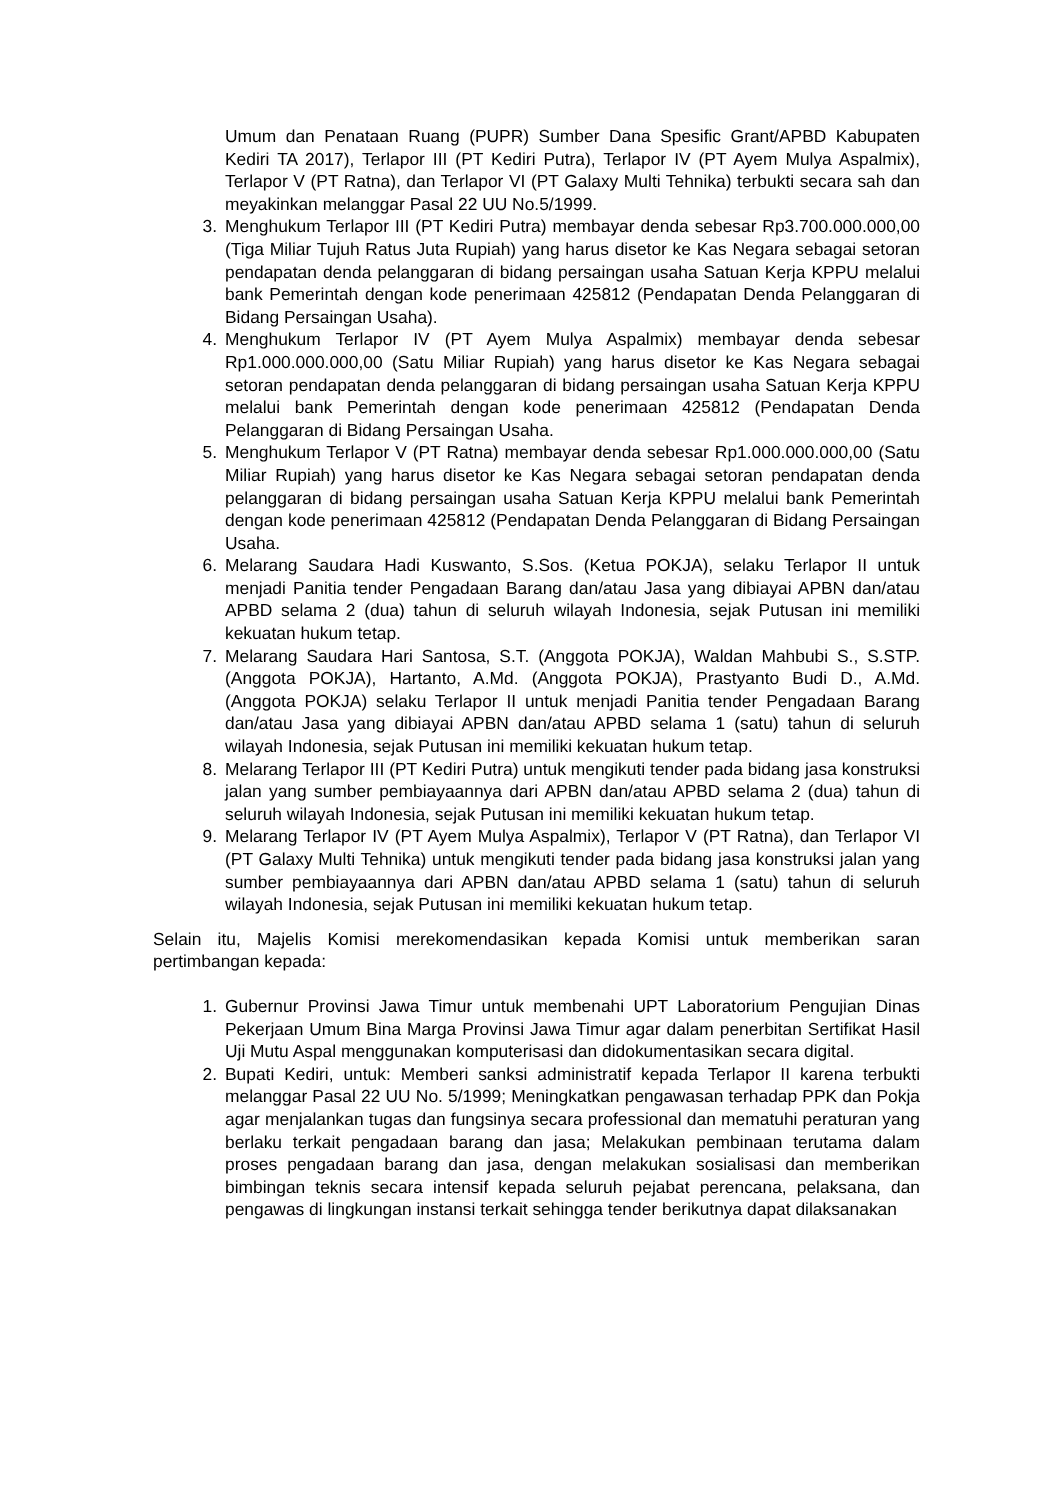Umum dan Penataan Ruang (PUPR) Sumber Dana Spesific Grant/APBD Kabupaten Kediri TA 2017), Terlapor III (PT Kediri Putra), Terlapor IV (PT Ayem Mulya Aspalmix), Terlapor V (PT Ratna), dan Terlapor VI (PT Galaxy Multi Tehnika) terbukti secara sah dan meyakinkan melanggar Pasal 22 UU No.5/1999.
3. Menghukum Terlapor III (PT Kediri Putra) membayar denda sebesar Rp3.700.000.000,00 (Tiga Miliar Tujuh Ratus Juta Rupiah) yang harus disetor ke Kas Negara sebagai setoran pendapatan denda pelanggaran di bidang persaingan usaha Satuan Kerja KPPU melalui bank Pemerintah dengan kode penerimaan 425812 (Pendapatan Denda Pelanggaran di Bidang Persaingan Usaha).
4. Menghukum Terlapor IV (PT Ayem Mulya Aspalmix) membayar denda sebesar Rp1.000.000.000,00 (Satu Miliar Rupiah) yang harus disetor ke Kas Negara sebagai setoran pendapatan denda pelanggaran di bidang persaingan usaha Satuan Kerja KPPU melalui bank Pemerintah dengan kode penerimaan 425812 (Pendapatan Denda Pelanggaran di Bidang Persaingan Usaha.
5. Menghukum Terlapor V (PT Ratna) membayar denda sebesar Rp1.000.000.000,00 (Satu Miliar Rupiah) yang harus disetor ke Kas Negara sebagai setoran pendapatan denda pelanggaran di bidang persaingan usaha Satuan Kerja KPPU melalui bank Pemerintah dengan kode penerimaan 425812 (Pendapatan Denda Pelanggaran di Bidang Persaingan Usaha.
6. Melarang Saudara Hadi Kuswanto, S.Sos. (Ketua POKJA), selaku Terlapor II untuk menjadi Panitia tender Pengadaan Barang dan/atau Jasa yang dibiayai APBN dan/atau APBD selama 2 (dua) tahun di seluruh wilayah Indonesia, sejak Putusan ini memiliki kekuatan hukum tetap.
7. Melarang Saudara Hari Santosa, S.T. (Anggota POKJA), Waldan Mahbubi S., S.STP. (Anggota POKJA), Hartanto, A.Md. (Anggota POKJA), Prastyanto Budi D., A.Md. (Anggota POKJA) selaku Terlapor II untuk menjadi Panitia tender Pengadaan Barang dan/atau Jasa yang dibiayai APBN dan/atau APBD selama 1 (satu) tahun di seluruh wilayah Indonesia, sejak Putusan ini memiliki kekuatan hukum tetap.
8. Melarang Terlapor III (PT Kediri Putra) untuk mengikuti tender pada bidang jasa konstruksi jalan yang sumber pembiayaannya dari APBN dan/atau APBD selama 2 (dua) tahun di seluruh wilayah Indonesia, sejak Putusan ini memiliki kekuatan hukum tetap.
9. Melarang Terlapor IV (PT Ayem Mulya Aspalmix), Terlapor V (PT Ratna), dan Terlapor VI (PT Galaxy Multi Tehnika) untuk mengikuti tender pada bidang jasa konstruksi jalan yang sumber pembiayaannya dari APBN dan/atau APBD selama 1 (satu) tahun di seluruh wilayah Indonesia, sejak Putusan ini memiliki kekuatan hukum tetap.
Selain itu, Majelis Komisi merekomendasikan kepada Komisi untuk memberikan saran pertimbangan kepada:
1. Gubernur Provinsi Jawa Timur untuk membenahi UPT Laboratorium Pengujian Dinas Pekerjaan Umum Bina Marga Provinsi Jawa Timur agar dalam penerbitan Sertifikat Hasil Uji Mutu Aspal menggunakan komputerisasi dan didokumentasikan secara digital.
2. Bupati Kediri, untuk: Memberi sanksi administratif kepada Terlapor II karena terbukti melanggar Pasal 22 UU No. 5/1999; Meningkatkan pengawasan terhadap PPK dan Pokja agar menjalankan tugas dan fungsinya secara professional dan mematuhi peraturan yang berlaku terkait pengadaan barang dan jasa; Melakukan pembinaan terutama dalam proses pengadaan barang dan jasa, dengan melakukan sosialisasi dan memberikan bimbingan teknis secara intensif kepada seluruh pejabat perencana, pelaksana, dan pengawas di lingkungan instansi terkait sehingga tender berikutnya dapat dilaksanakan